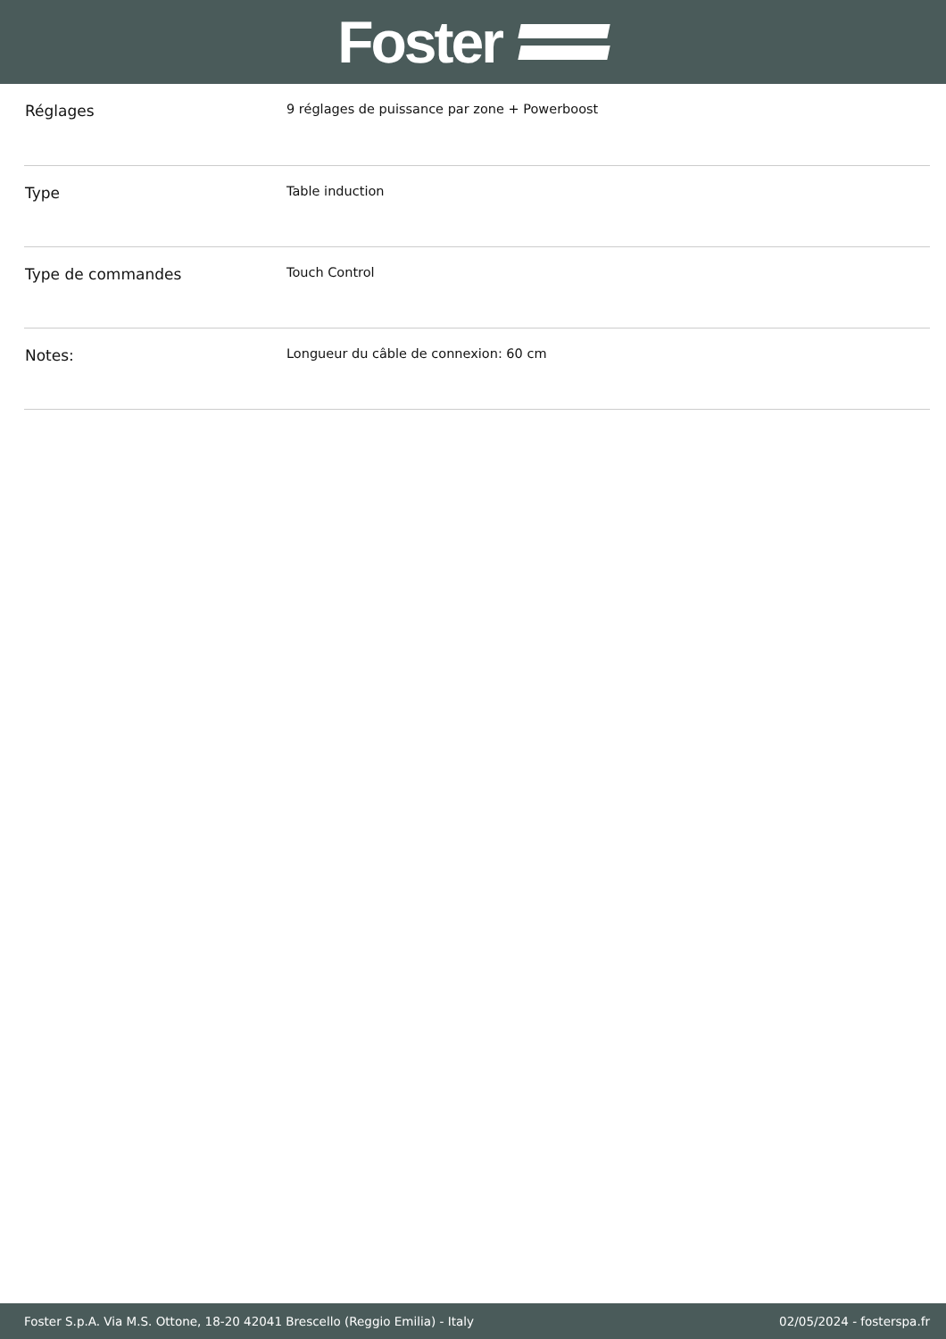Foster
| Réglages | 9 réglages de puissance par zone + Powerboost |
| Type | Table induction |
| Type de commandes | Touch Control |
| Notes: | Longueur du câble de connexion: 60 cm |
Foster S.p.A. Via M.S. Ottone, 18-20 42041 Brescello (Reggio Emilia) - Italy 02/05/2024 - fosterspa.fr